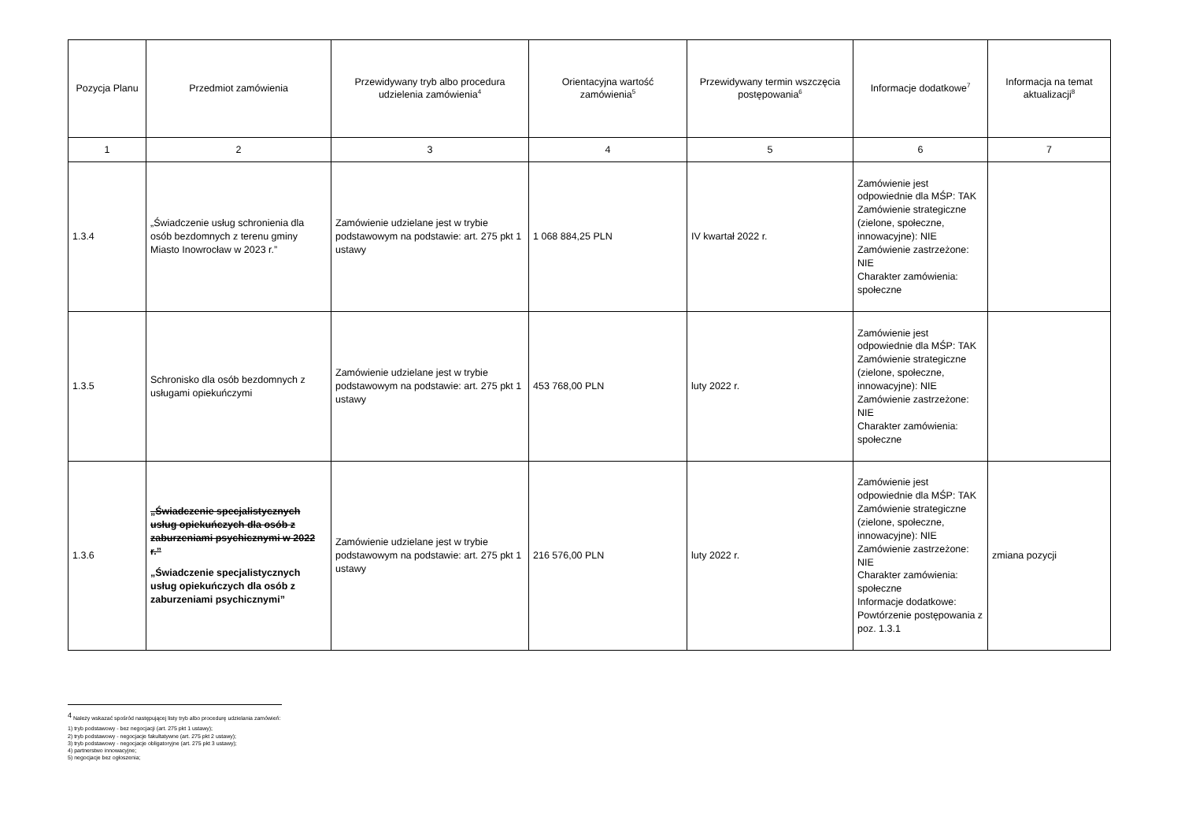| Pozycja Planu | Przedmiot zamówienia | Przewidywany tryb albo procedura udzielenia zamówienia<sup>4</sup> | Orientacyjna wartość zamówienia<sup>5</sup> | Przewidywany termin wszczęcia postępowania<sup>6</sup> | Informacje dodatkowe<sup>7</sup> | Informacja na temat aktualizacji<sup>8</sup> |
| --- | --- | --- | --- | --- | --- | --- |
| 1 | 2 | 3 | 4 | 5 | 6 | 7 |
| 1.3.4 | „Świadczenie usług schronienia dla osób bezdomnych z terenu gminy Miasto Inowrocław w 2023 r.” | Zamówienie udzielane jest w trybie podstawowym na podstawie: art. 275 pkt 1 ustawy | 1 068 884,25 PLN | IV kwartał 2022 r. | Zamówienie jest odpowiednie dla MŚP: TAK Zamówienie strategiczne (zielone, społeczne, innowacyjne): NIE Zamówienie zastrzeżone: NIE Charakter zamówienia: społeczne | |
| 1.3.5 | Schronisko dla osób bezdomnych z usługami opiekuńczymi | Zamówienie udzielane jest w trybie podstawowym na podstawie: art. 275 pkt 1 ustawy | 453 768,00 PLN | luty 2022 r. | Zamówienie jest odpowiednie dla MŚP: TAK Zamówienie strategiczne (zielone, społeczne, innowacyjne): NIE Zamówienie zastrzeżone: NIE Charakter zamówienia: społeczne | |
| 1.3.6 | „Świadczenie specjalistycznych usług opiekuńczych dla osób z zaburzeniami psychicznymi w 2022 r.” „Świadczenie specjalistycznych usług opiekuńczych dla osób z zaburzeniami psychicznymi” | Zamówienie udzielane jest w trybie podstawowym na podstawie: art. 275 pkt 1 ustawy | 216 576,00 PLN | luty 2022 r. | Zamówienie jest odpowiednie dla MŚP: TAK Zamówienie strategiczne (zielone, społeczne, innowacyjne): NIE Zamówienie zastrzeżone: NIE Charakter zamówienia: społeczne Informacje dodatkowe: Powtórzenie postępowania z poz. 1.3.1 | zmiana pozycji |
<sup>4</sup> Należy wskazać spośród następującej listy tryb albo procedurę udzielania zamówień:
1) tryb podstawowy - bez negocjacji (art. 275 pkt 1 ustawy);
2) tryb podstawowy - negocjacje fakultatywne (art. 275 pkt 2 ustawy);
3) tryb podstawowy - negocjacje obligatoryjne (art. 275 pkt 3 ustawy);
4) partnerstwo innowacyjne;
5) negocjacje bez ogłoszenia;